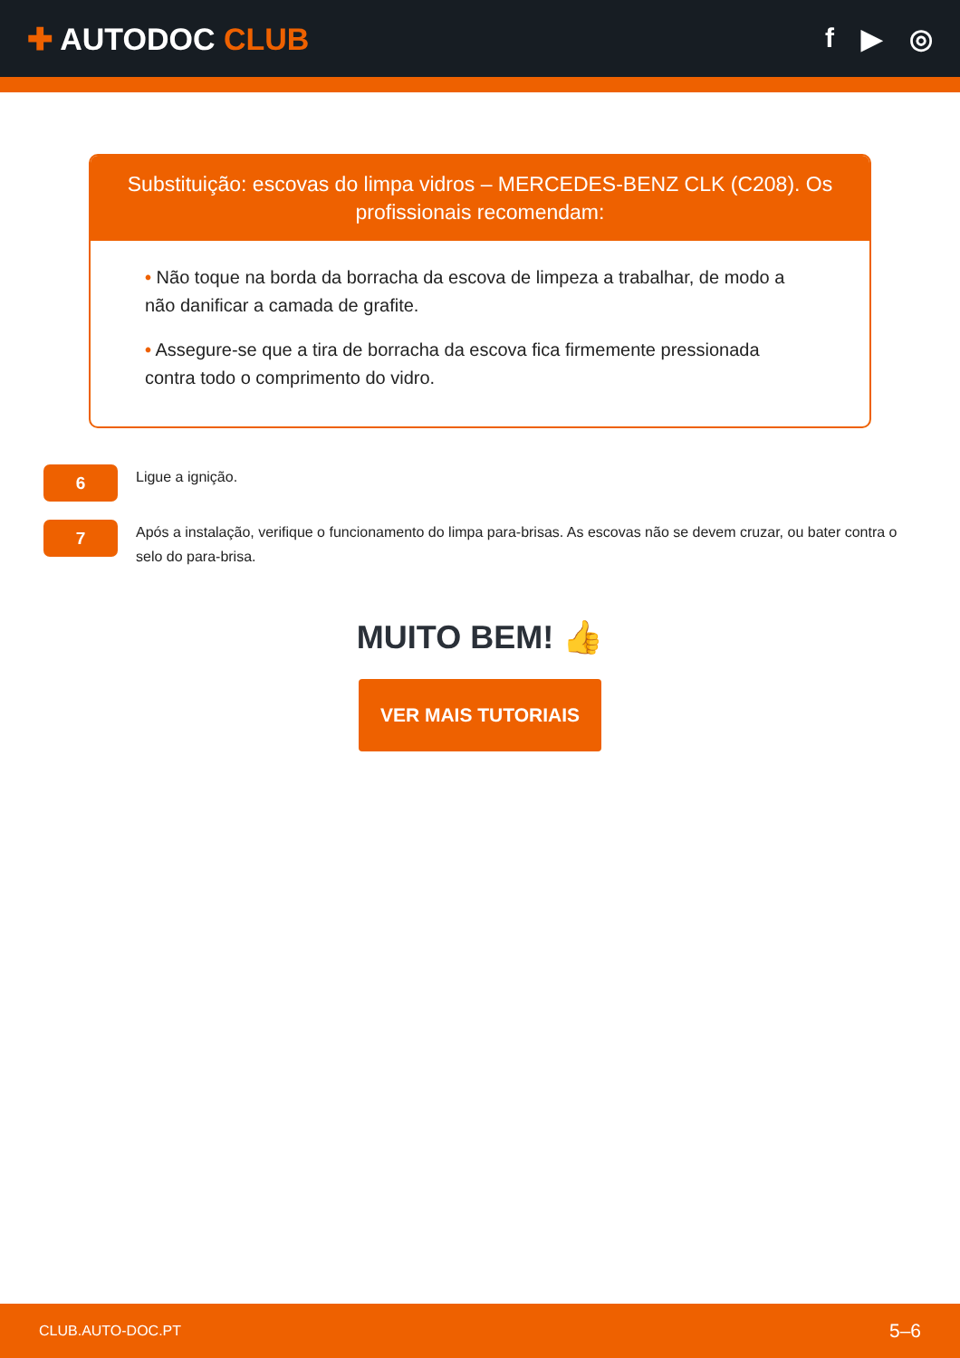✚ AUTODOC CLUB f ▶ ◎
Substituição: escovas do limpa vidros – MERCEDES-BENZ CLK (C208). Os profissionais recomendam:
• Não toque na borda da borracha da escova de limpeza a trabalhar, de modo a não danificar a camada de grafite.
• Assegure-se que a tira de borracha da escova fica firmemente pressionada contra todo o comprimento do vidro.
6
Ligue a ignição.
7
Após a instalação, verifique o funcionamento do limpa para-brisas. As escovas não se devem cruzar, ou bater contra o selo do para-brisa.
MUITO BEM! 👍
VER MAIS TUTORIAIS
CLUB.AUTO-DOC.PT 5–6